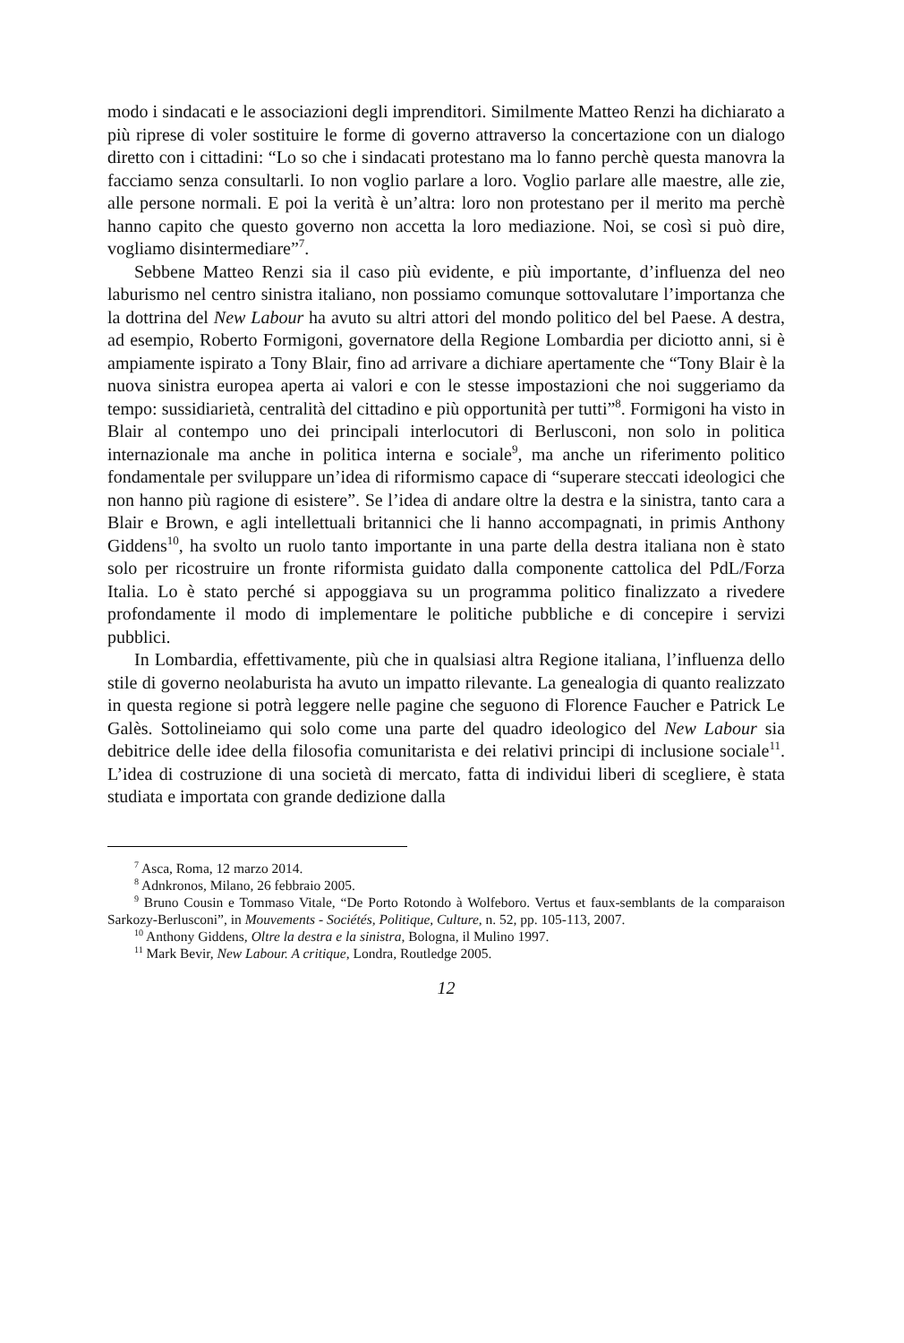modo i sindacati e le associazioni degli imprenditori. Similmente Matteo Renzi ha dichiarato a più riprese di voler sostituire le forme di governo attraverso la concertazione con un dialogo diretto con i cittadini: “Lo so che i sindacati protestano ma lo fanno perchè questa manovra la facciamo senza consultarli. Io non voglio parlare a loro. Voglio parlare alle maestre, alle zie, alle persone normali. E poi la verità è un’altra: loro non protestano per il merito ma perchè hanno capito che questo governo non accetta la loro mediazione. Noi, se così si può dire, vogliamo disintermediare”<sup>7</sup>.
Sebbene Matteo Renzi sia il caso più evidente, e più importante, d’influenza del neo laburismo nel centro sinistra italiano, non possiamo comunque sottovalutare l’importanza che la dottrina del New Labour ha avuto su altri attori del mondo politico del bel Paese. A destra, ad esempio, Roberto Formigoni, governatore della Regione Lombardia per diciotto anni, si è ampiamente ispirato a Tony Blair, fino ad arrivare a dichiare apertamente che “Tony Blair è la nuova sinistra europea aperta ai valori e con le stesse impostazioni che noi suggeriamo da tempo: sussidiarietà, centralità del cittadino e più opportunità per tutti”<sup>8</sup>. Formigoni ha visto in Blair al contempo uno dei principali interlocutori di Berlusconi, non solo in politica internazionale ma anche in politica interna e sociale<sup>9</sup>, ma anche un riferimento politico fondamentale per sviluppare un’idea di riformismo capace di “superare steccati ideologici che non hanno più ragione di esistere”. Se l’idea di andare oltre la destra e la sinistra, tanto cara a Blair e Brown, e agli intellettuali britannici che li hanno accompagnati, in primis Anthony Giddens<sup>10</sup>, ha svolto un ruolo tanto importante in una parte della destra italiana non è stato solo per ricostruire un fronte riformista guidato dalla componente cattolica del PdL/Forza Italia. Lo è stato perché si appoggiava su un programma politico finalizzato a rivedere profondamente il modo di implementare le politiche pubbliche e di concepire i servizi pubblici.
In Lombardia, effettivamente, più che in qualsiasi altra Regione italiana, l’influenza dello stile di governo neolaburista ha avuto un impatto rilevante. La genealogia di quanto realizzato in questa regione si potrà leggere nelle pagine che seguono di Florence Faucher e Patrick Le Galès. Sottolineiamo qui solo come una parte del quadro ideologico del New Labour sia debitrice delle idee della filosofia comunitarista e dei relativi principi di inclusione sociale<sup>11</sup>. L’idea di costruzione di una società di mercato, fatta di individui liberi di scegliere, è stata studiata e importata con grande dedizione dalla
<sup>7</sup> Asca, Roma, 12 marzo 2014.
<sup>8</sup> Adnkronos, Milano, 26 febbraio 2005.
<sup>9</sup> Bruno Cousin e Tommaso Vitale, “De Porto Rotondo à Wolfeboro. Vertus et faux-semblants de la comparaison Sarkozy-Berlusconi”, in Mouvements - Sociétés, Politique, Culture, n. 52, pp. 105-113, 2007.
<sup>10</sup> Anthony Giddens, Oltre la destra e la sinistra, Bologna, il Mulino 1997.
<sup>11</sup> Mark Bevir, New Labour. A critique, Londra, Routledge 2005.
12